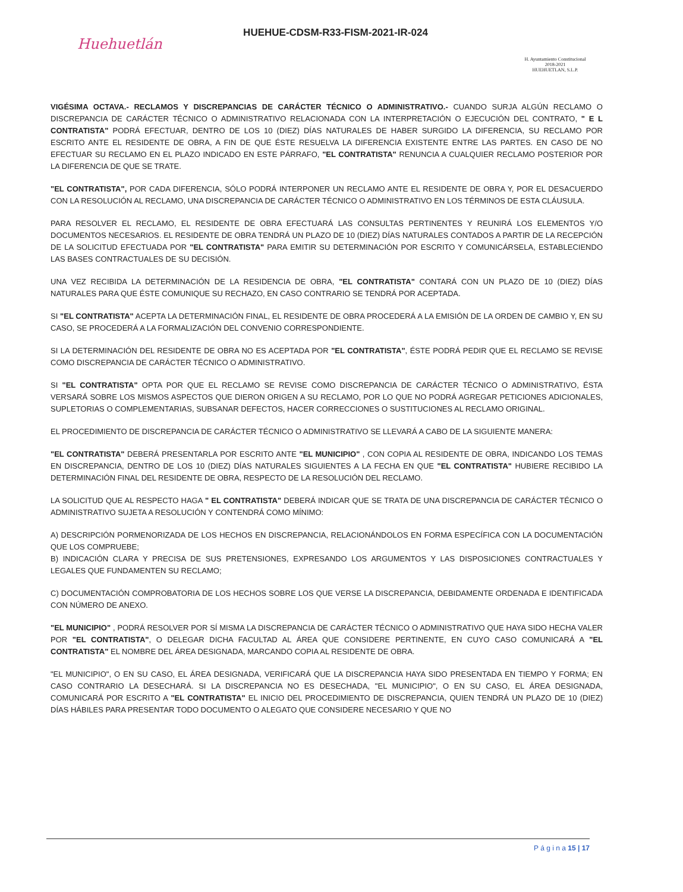Huehuetlán
HUEHUE-CDSM-R33-FISM-2021-IR-024
H. Ayuntamiento Constitucional
2018-2021
HUEHUETLAN, S.L.P.
VIGÉSIMA OCTAVA.- RECLAMOS Y DISCREPANCIAS DE CARÁCTER TÉCNICO O ADMINISTRATIVO.- CUANDO SURJA ALGÚN RECLAMO O DISCREPANCIA DE CARÁCTER TÉCNICO O ADMINISTRATIVO RELACIONADA CON LA INTERPRETACIÓN O EJECUCIÓN DEL CONTRATO, " E L CONTRATISTA" PODRÁ EFECTUAR, DENTRO DE LOS 10 (DIEZ) DÍAS NATURALES DE HABER SURGIDO LA DIFERENCIA, SU RECLAMO POR ESCRITO ANTE EL RESIDENTE DE OBRA, A FIN DE QUE ÉSTE RESUELVA LA DIFERENCIA EXISTENTE ENTRE LAS PARTES. EN CASO DE NO EFECTUAR SU RECLAMO EN EL PLAZO INDICADO EN ESTE PÁRRAFO, "EL CONTRATISTA" RENUNCIA A CUALQUIER RECLAMO POSTERIOR POR LA DIFERENCIA DE QUE SE TRATE.
"EL CONTRATISTA", POR CADA DIFERENCIA, SÓLO PODRÁ INTERPONER UN RECLAMO ANTE EL RESIDENTE DE OBRA Y, POR EL DESACUERDO CON LA RESOLUCIÓN AL RECLAMO, UNA DISCREPANCIA DE CARÁCTER TÉCNICO O ADMINISTRATIVO EN LOS TÉRMINOS DE ESTA CLÁUSULA.
PARA RESOLVER EL RECLAMO, EL RESIDENTE DE OBRA EFECTUARÁ LAS CONSULTAS PERTINENTES Y REUNIRÁ LOS ELEMENTOS Y/O DOCUMENTOS NECESARIOS. EL RESIDENTE DE OBRA TENDRÁ UN PLAZO DE 10 (DIEZ) DÍAS NATURALES CONTADOS A PARTIR DE LA RECEPCIÓN DE LA SOLICITUD EFECTUADA POR "EL CONTRATISTA" PARA EMITIR SU DETERMINACIÓN POR ESCRITO Y COMUNICÁRSELA, ESTABLECIENDO LAS BASES CONTRACTUALES DE SU DECISIÓN.
UNA VEZ RECIBIDA LA DETERMINACIÓN DE LA RESIDENCIA DE OBRA, "EL CONTRATISTA" CONTARÁ CON UN PLAZO DE 10 (DIEZ) DÍAS NATURALES PARA QUE ÉSTE COMUNIQUE SU RECHAZO, EN CASO CONTRARIO SE TENDRÁ POR ACEPTADA.
SI "EL CONTRATISTA" ACEPTA LA DETERMINACIÓN FINAL, EL RESIDENTE DE OBRA PROCEDERÁ A LA EMISIÓN DE LA ORDEN DE CAMBIO Y, EN SU CASO, SE PROCEDERÁ A LA FORMALIZACIÓN DEL CONVENIO CORRESPONDIENTE.
SI LA DETERMINACIÓN DEL RESIDENTE DE OBRA NO ES ACEPTADA POR "EL CONTRATISTA", ÉSTE PODRÁ PEDIR QUE EL RECLAMO SE REVISE COMO DISCREPANCIA DE CARÁCTER TÉCNICO O ADMINISTRATIVO.
SI "EL CONTRATISTA" OPTA POR QUE EL RECLAMO SE REVISE COMO DISCREPANCIA DE CARÁCTER TÉCNICO O ADMINISTRATIVO, ÉSTA VERSARÁ SOBRE LOS MISMOS ASPECTOS QUE DIERON ORIGEN A SU RECLAMO, POR LO QUE NO PODRÁ AGREGAR PETICIONES ADICIONALES, SUPLETORIAS O COMPLEMENTARIAS, SUBSANAR DEFECTOS, HACER CORRECCIONES O SUSTITUCIONES AL RECLAMO ORIGINAL.
EL PROCEDIMIENTO DE DISCREPANCIA DE CARÁCTER TÉCNICO O ADMINISTRATIVO SE LLEVARÁ A CABO DE LA SIGUIENTE MANERA:
"EL CONTRATISTA" DEBERÁ PRESENTARLA POR ESCRITO ANTE "EL MUNICIPIO" , CON COPIA AL RESIDENTE DE OBRA, INDICANDO LOS TEMAS EN DISCREPANCIA, DENTRO DE LOS 10 (DIEZ) DÍAS NATURALES SIGUIENTES A LA FECHA EN QUE "EL CONTRATISTA" HUBIERE RECIBIDO LA DETERMINACIÓN FINAL DEL RESIDENTE DE OBRA, RESPECTO DE LA RESOLUCIÓN DEL RECLAMO.
LA SOLICITUD QUE AL RESPECTO HAGA " EL CONTRATISTA" DEBERÁ INDICAR QUE SE TRATA DE UNA DISCREPANCIA DE CARÁCTER TÉCNICO O ADMINISTRATIVO SUJETA A RESOLUCIÓN Y CONTENDRÁ COMO MÍNIMO:
A) DESCRIPCIÓN PORMENORIZADA DE LOS HECHOS EN DISCREPANCIA, RELACIONÁNDOLOS EN FORMA ESPECÍFICA CON LA DOCUMENTACIÓN QUE LOS COMPRUEBE;
B) INDICACIÓN CLARA Y PRECISA DE SUS PRETENSIONES, EXPRESANDO LOS ARGUMENTOS Y LAS DISPOSICIONES CONTRACTUALES Y LEGALES QUE FUNDAMENTEN SU RECLAMO;
C) DOCUMENTACIÓN COMPROBATORIA DE LOS HECHOS SOBRE LOS QUE VERSE LA DISCREPANCIA, DEBIDAMENTE ORDENADA E IDENTIFICADA CON NÚMERO DE ANEXO.
"EL MUNICIPIO" , PODRÁ RESOLVER POR SÍ MISMA LA DISCREPANCIA DE CARÁCTER TÉCNICO O ADMINISTRATIVO QUE HAYA SIDO HECHA VALER POR "EL CONTRATISTA", O DELEGAR DICHA FACULTAD AL ÁREA QUE CONSIDERE PERTINENTE, EN CUYO CASO COMUNICARÁ A "EL CONTRATISTA" EL NOMBRE DEL ÁREA DESIGNADA, MARCANDO COPIA AL RESIDENTE DE OBRA.
"EL MUNICIPIO", O EN SU CASO, EL ÁREA DESIGNADA, VERIFICARÁ QUE LA DISCREPANCIA HAYA SIDO PRESENTADA EN TIEMPO Y FORMA; EN CASO CONTRARIO LA DESECHARÁ. SI LA DISCREPANCIA NO ES DESECHADA, "EL MUNICIPIO", O EN SU CASO, EL ÁREA DESIGNADA, COMUNICARÁ POR ESCRITO A "EL CONTRATISTA" EL INICIO DEL PROCEDIMIENTO DE DISCREPANCIA, QUIEN TENDRÁ UN PLAZO DE 10 (DIEZ) DÍAS HÁBILES PARA PRESENTAR TODO DOCUMENTO O ALEGATO QUE CONSIDERE NECESARIO Y QUE NO
P á g i n a 15 | 17